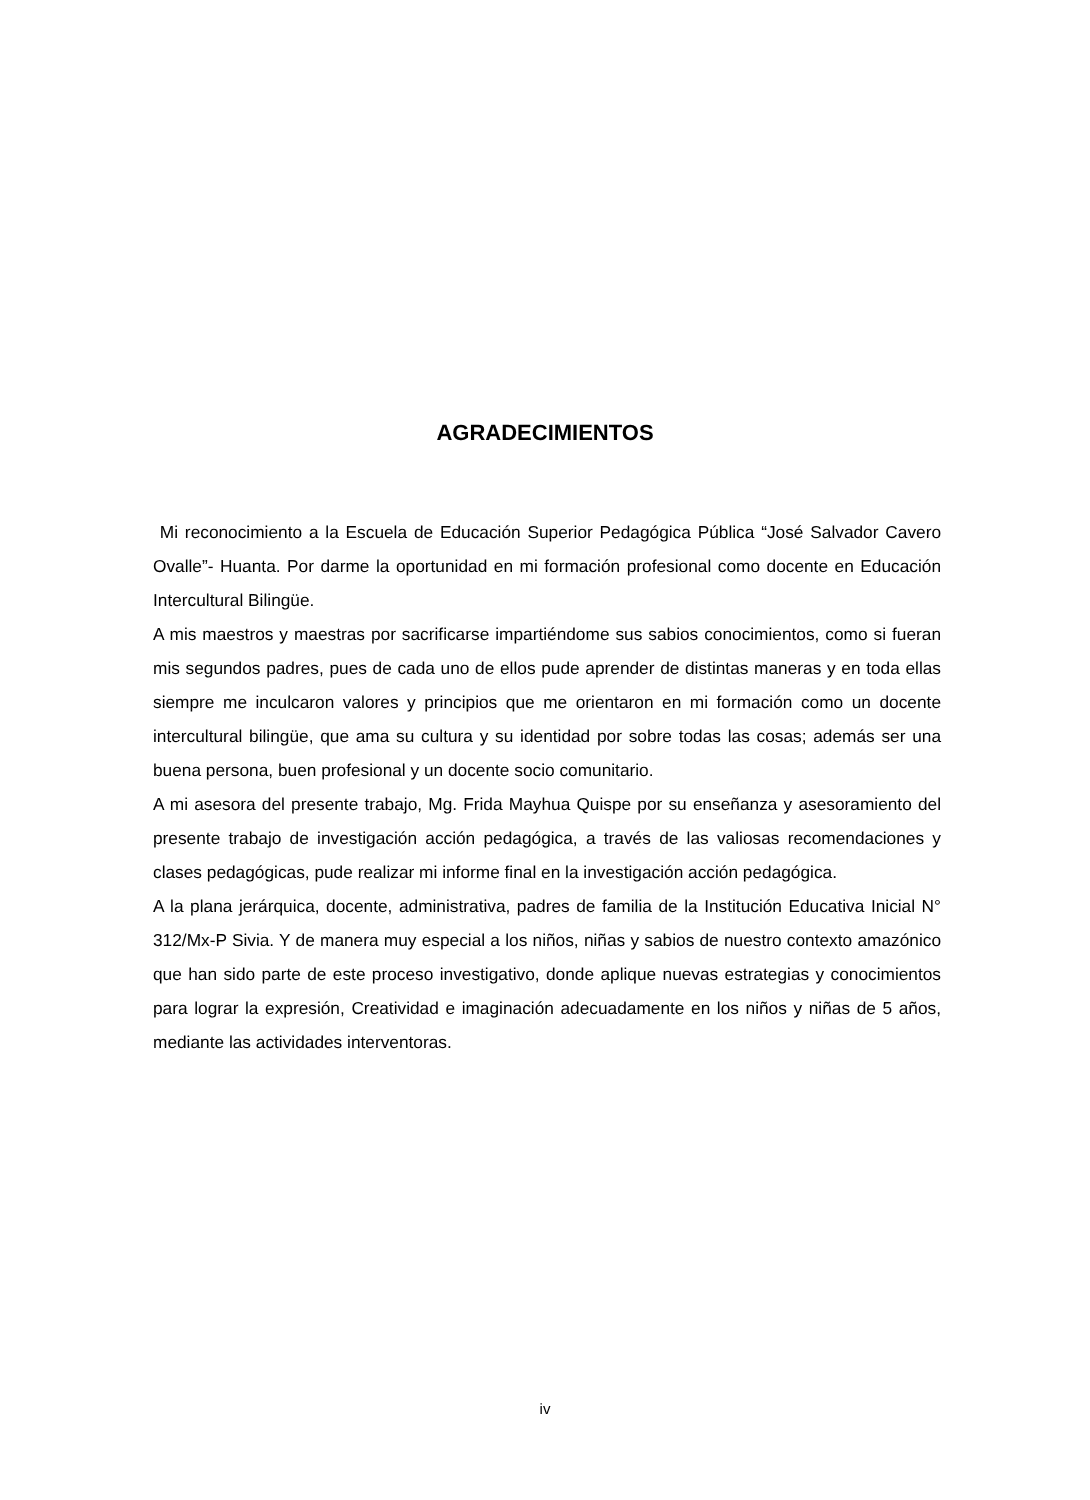AGRADECIMIENTOS
Mi reconocimiento a la Escuela de Educación Superior Pedagógica Pública “José Salvador Cavero Ovalle”- Huanta. Por darme la oportunidad en mi formación profesional como docente en Educación Intercultural Bilingüe.
A mis maestros y maestras por sacrificarse impartiéndome sus sabios conocimientos, como si fueran mis segundos padres, pues de cada uno de ellos pude aprender de distintas maneras y en toda ellas siempre me inculcaron valores y principios que me orientaron en mi formación como un docente intercultural bilingüe, que ama su cultura y su identidad por sobre todas las cosas; además ser una buena persona, buen profesional y un docente socio comunitario.
A mi asesora del presente trabajo, Mg. Frida Mayhua Quispe por su enseñanza y asesoramiento del presente trabajo de investigación acción pedagógica, a través de las valiosas recomendaciones y clases pedagógicas, pude realizar mi informe final en la investigación acción pedagógica.
A la plana jerárquica, docente, administrativa, padres de familia de la Institución Educativa Inicial N° 312/Mx-P Sivia. Y de manera muy especial a los niños, niñas y sabios de nuestro contexto amazónico que han sido parte de este proceso investigativo, donde aplique nuevas estrategias y conocimientos para lograr la expresión, Creatividad e imaginación adecuadamente en los niños y niñas de 5 años, mediante las actividades interventoras.
iv